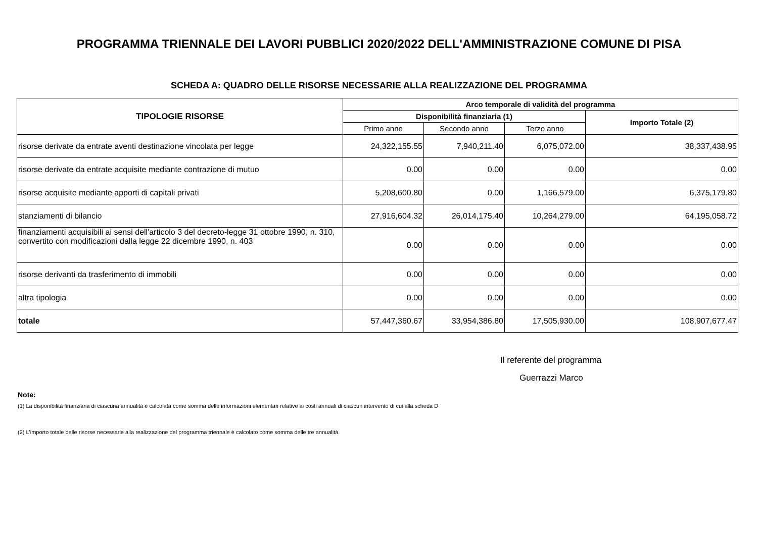PROGRAMMA TRIENNALE DEI LAVORI PUBBLICI 2020/2022 DELL'AMMINISTRAZIONE COMUNE DI PISA
SCHEDA A: QUADRO DELLE RISORSE NECESSARIE ALLA REALIZZAZIONE DEL PROGRAMMA
| TIPOLOGIE RISORSE | Arco temporale di validità del programma | | | |
| --- | --- | --- | --- | --- |
| | Disponibilità finanziaria (1) | | | Importo Totale (2) |
| | Primo anno | Secondo anno | Terzo anno | |
| risorse derivate da entrate aventi destinazione vincolata per legge | 24,322,155.55 | 7,940,211.40 | 6,075,072.00 | 38,337,438.95 |
| risorse derivate da entrate acquisite mediante contrazione di mutuo | 0.00 | 0.00 | 0.00 | 0.00 |
| risorse acquisite mediante apporti di capitali privati | 5,208,600.80 | 0.00 | 1,166,579.00 | 6,375,179.80 |
| stanziamenti di bilancio | 27,916,604.32 | 26,014,175.40 | 10,264,279.00 | 64,195,058.72 |
| finanziamenti acquisibili ai sensi dell'articolo 3 del decreto-legge 31 ottobre 1990, n. 310, convertito con modificazioni dalla legge 22 dicembre 1990, n. 403 | 0.00 | 0.00 | 0.00 | 0.00 |
| risorse derivanti da trasferimento di immobili | 0.00 | 0.00 | 0.00 | 0.00 |
| altra tipologia | 0.00 | 0.00 | 0.00 | 0.00 |
| totale | 57,447,360.67 | 33,954,386.80 | 17,505,930.00 | 108,907,677.47 |
Il referente del programma
Guerrazzi Marco
Note:
(1) La disponibilità finanziaria di ciascuna annualità è calcolata come somma delle informazioni elementari relative ai costi annuali di ciascun intervento di cui alla scheda D
(2) L'importo totale delle risorse necessarie alla realizzazione del programma triennale è calcolato come somma delle tre annualità